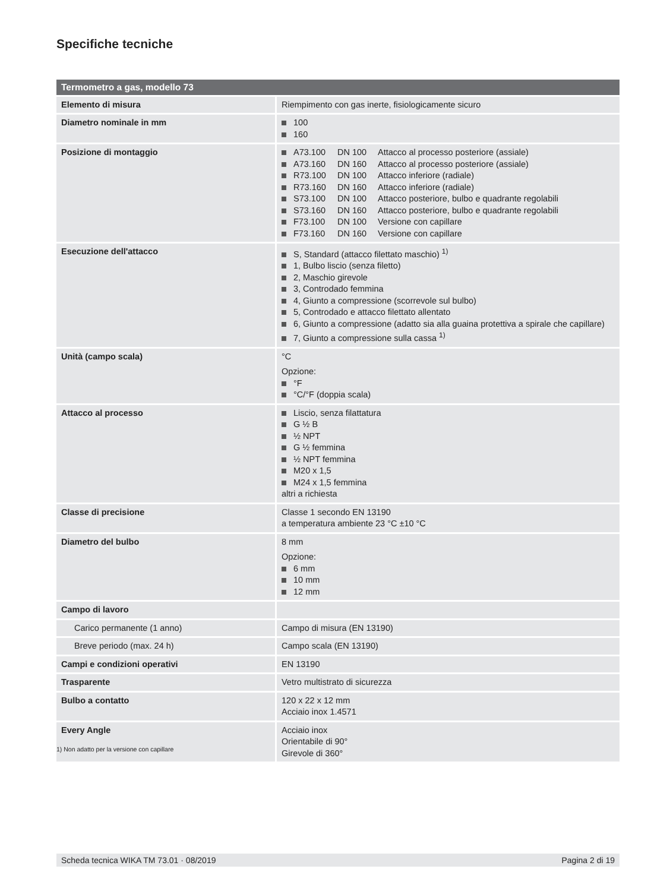Specifiche tecniche
| Termometro a gas, modello 73 | |
| --- | --- |
| Elemento di misura | Riempimento con gas inerte, fisiologicamente sicuro |
| Diametro nominale in mm | 100 160 |
| Posizione di montaggio | A73.100 DN 100 Attacco al processo posteriore (assiale) A73.160 DN 160 Attacco al processo posteriore (assiale) R73.100 DN 100 Attacco inferiore (radiale) R73.160 DN 160 Attacco inferiore (radiale) S73.100 DN 100 Attacco posteriore, bulbo e quadrante regolabili S73.160 DN 160 Attacco posteriore, bulbo e quadrante regolabili F73.100 DN 100 Versione con capillare F73.160 DN 160 Versione con capillare |
| Esecuzione dell'attacco | S, Standard (attacco filettato maschio) <sup>1)</sup> 1, Bulbo liscio (senza filetto) 2, Maschio girevole 3, Controdado femmina 4, Giunto a compressione (scorrevole sul bulbo) 5, Controdado e attacco filettato allentato 6, Giunto a compressione (adatto sia alla guaina protettiva a spirale che capillare) 7, Giunto a compressione sulla cassa <sup>1)</sup> |
| Unità (campo scala) | °C Opzione: °F °C/°F (doppia scala) |
| Attacco al processo | Liscio, senza filattatura G ½ B ½ NPT G ½ femmina ½ NPT femmina M20 x 1,5 M24 x 1,5 femmina altri a richiesta |
| Classe di precisione | Classe 1 secondo EN 13190 a temperatura ambiente 23 °C ±10 °C |
| Diametro del bulbo | 8 mm Opzione: 6 mm 10 mm 12 mm |
| Campo di lavoro | |
| Carico permanente (1 anno) | Campo di misura (EN 13190) |
| Breve periodo (max. 24 h) | Campo scala (EN 13190) |
| Campi e condizioni operativi | EN 13190 |
| Trasparente | Vetro multistrato di sicurezza |
| Bulbo a contatto | 120 x 22 x 12 mm Acciaio inox 1.4571 |
| Every Angle | Acciaio inox Orientabile di 90° Girevole di 360° |
1) Non adatto per la versione con capillare
Scheda tecnica WIKA TM 73.01 · 08/2019 Pagina 2 di 19